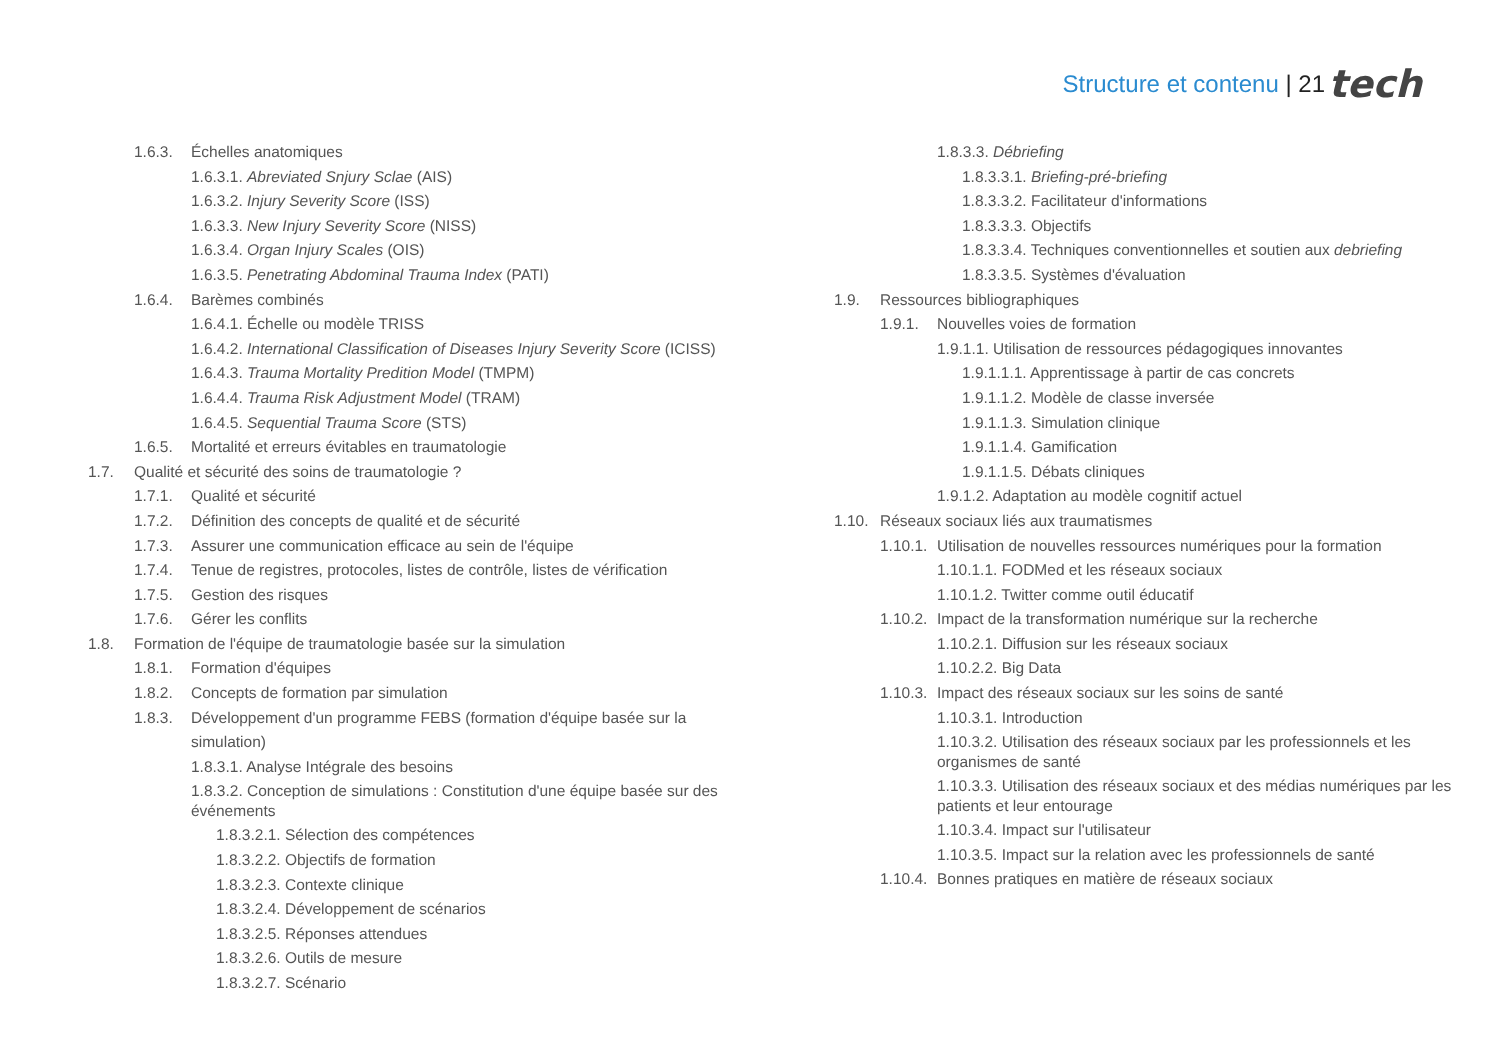Structure et contenu | 21 tech
1.6.3. Échelles anatomiques
1.6.3.1. Abreviated Snjury Sclae (AIS)
1.6.3.2. Injury Severity Score (ISS)
1.6.3.3. New Injury Severity Score (NISS)
1.6.3.4. Organ Injury Scales (OIS)
1.6.3.5. Penetrating Abdominal Trauma Index (PATI)
1.6.4. Barèmes combinés
1.6.4.1. Échelle ou modèle TRISS
1.6.4.2. International Classification of Diseases Injury Severity Score (ICISS)
1.6.4.3. Trauma Mortality Predition Model (TMPM)
1.6.4.4. Trauma Risk Adjustment Model (TRAM)
1.6.4.5. Sequential Trauma Score (STS)
1.6.5. Mortalité et erreurs évitables en traumatologie
1.7. Qualité et sécurité des soins de traumatologie ?
1.7.1. Qualité et sécurité
1.7.2. Définition des concepts de qualité et de sécurité
1.7.3. Assurer une communication efficace au sein de l'équipe
1.7.4. Tenue de registres, protocoles, listes de contrôle, listes de vérification
1.7.5. Gestion des risques
1.7.6. Gérer les conflits
1.8. Formation de l'équipe de traumatologie basée sur la simulation
1.8.1. Formation d'équipes
1.8.2. Concepts de formation par simulation
1.8.3. Développement d'un programme FEBS (formation d'équipe basée sur la simulation)
1.8.3.1. Analyse Intégrale des besoins
1.8.3.2. Conception de simulations : Constitution d'une équipe basée sur des événements
1.8.3.2.1. Sélection des compétences
1.8.3.2.2. Objectifs de formation
1.8.3.2.3. Contexte clinique
1.8.3.2.4. Développement de scénarios
1.8.3.2.5. Réponses attendues
1.8.3.2.6. Outils de mesure
1.8.3.2.7. Scénario
1.8.3.3. Débriefing
1.8.3.3.1. Briefing-pré-briefing
1.8.3.3.2. Facilitateur d'informations
1.8.3.3.3. Objectifs
1.8.3.3.4. Techniques conventionnelles et soutien aux debriefing
1.8.3.3.5. Systèmes d'évaluation
1.9. Ressources bibliographiques
1.9.1. Nouvelles voies de formation
1.9.1.1. Utilisation de ressources pédagogiques innovantes
1.9.1.1.1. Apprentissage à partir de cas concrets
1.9.1.1.2. Modèle de classe inversée
1.9.1.1.3. Simulation clinique
1.9.1.1.4. Gamification
1.9.1.1.5. Débats cliniques
1.9.1.2. Adaptation au modèle cognitif actuel
1.10. Réseaux sociaux liés aux traumatismes
1.10.1. Utilisation de nouvelles ressources numériques pour la formation
1.10.1.1. FODMed et les réseaux sociaux
1.10.1.2. Twitter comme outil éducatif
1.10.2. Impact de la transformation numérique sur la recherche
1.10.2.1. Diffusion sur les réseaux sociaux
1.10.2.2. Big Data
1.10.3. Impact des réseaux sociaux sur les soins de santé
1.10.3.1. Introduction
1.10.3.2. Utilisation des réseaux sociaux par les professionnels et les organismes de santé
1.10.3.3. Utilisation des réseaux sociaux et des médias numériques par les patients et leur entourage
1.10.3.4. Impact sur l'utilisateur
1.10.3.5. Impact sur la relation avec les professionnels de santé
1.10.4. Bonnes pratiques en matière de réseaux sociaux